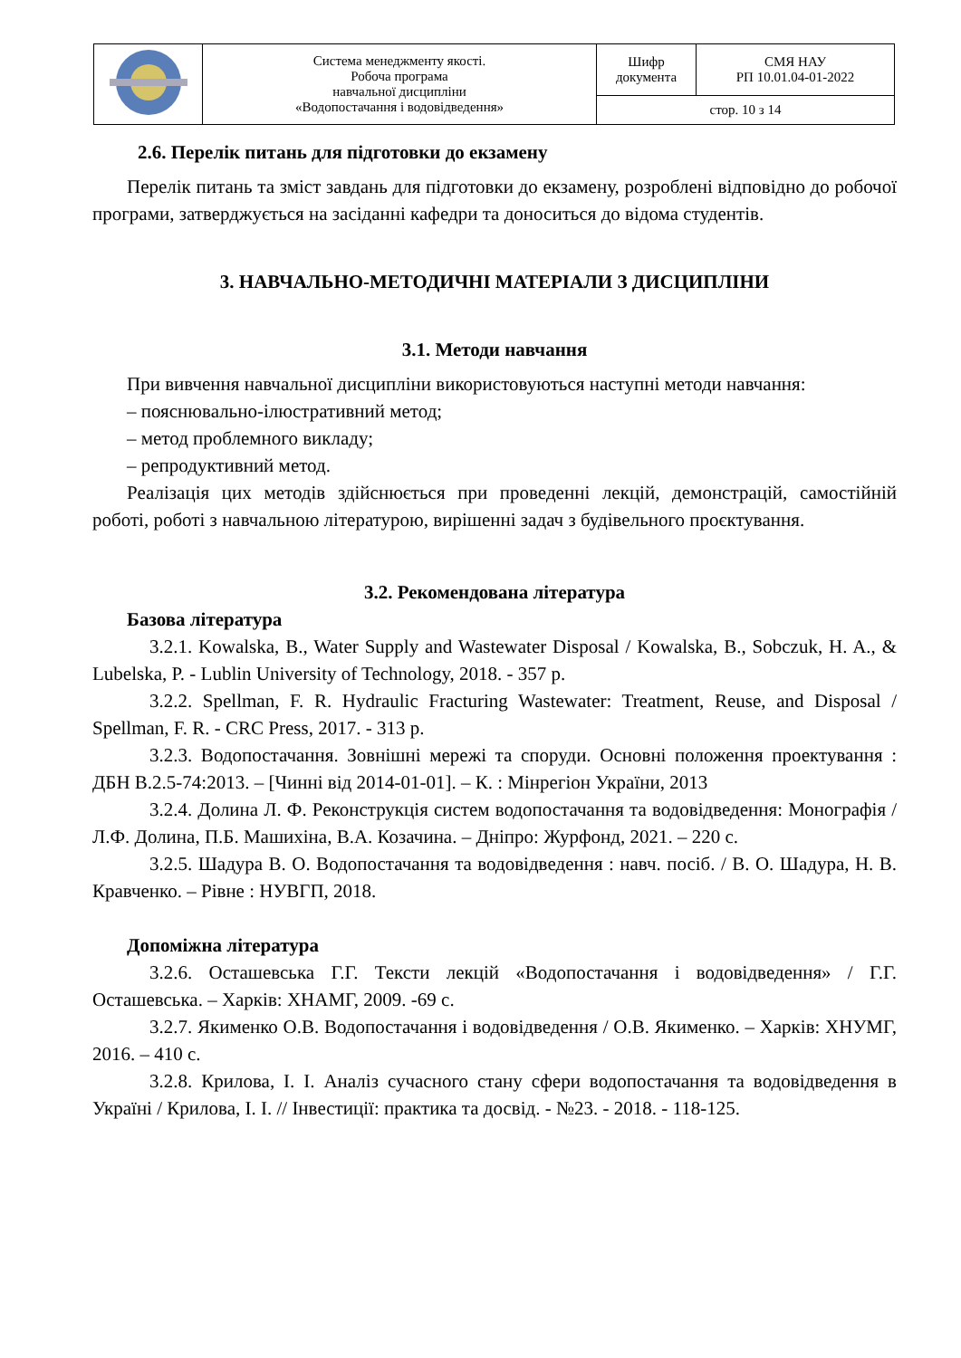| | Система менеджменту якості. Робоча програма навчальної дисципліни «Водопостачання і водовідведення» | Шифр документа | СМЯ НАУ РП 10.01.04-01-2022 |
| | | стор. 10 з 14 | |
2.6. Перелік питань для підготовки до екзамену
Перелік питань та зміст завдань для підготовки до екзамену, розроблені відповідно до робочої програми, затверджується на засіданні кафедри та доноситься до відома студентів.
3. НАВЧАЛЬНО-МЕТОДИЧНІ МАТЕРІАЛИ З ДИСЦИПЛІНИ
3.1. Методи навчання
При вивчення навчальної дисципліни використовуються наступні методи навчання:
– пояснювально-ілюстративний метод;
– метод проблемного викладу;
– репродуктивний метод.
Реалізація цих методів здійснюється при проведенні лекцій, демонстрацій, самостійній роботі, роботі з навчальною літературою, вирішенні задач з будівельного проєктування.
3.2. Рекомендована література
Базова література
3.2.1. Kowalska, B., Water Supply and Wastewater Disposal / Kowalska, B., Sobczuk, H. A., & Lubelska, P. - Lublin University of Technology, 2018. - 357 p.
3.2.2. Spellman, F. R. Hydraulic Fracturing Wastewater: Treatment, Reuse, and Disposal / Spellman, F. R. - CRC Press, 2017. - 313 p.
3.2.3. Водопостачання. Зовнішні мережі та споруди. Основні положення проектування : ДБН В.2.5-74:2013. – [Чинні від 2014-01-01]. – К. : Мінрегіон України, 2013
3.2.4. Долина Л. Ф. Реконструкція систем водопостачання та водовідведення: Монографія / Л.Ф. Долина, П.Б. Машихіна, В.А. Козачина. – Дніпро: Журфонд, 2021. – 220 с.
3.2.5. Шадура В. О. Водопостачання та водовідведення : навч. посіб. / В. О. Шадура, Н. В. Кравченко. – Рівне : НУВГП, 2018.
Допоміжна література
3.2.6. Осташевська Г.Г. Тексти лекцій «Водопостачання і водовідведення» / Г.Г. Осташевська. – Харків: ХНАМГ, 2009. -69 с.
3.2.7. Якименко О.В. Водопостачання і водовідведення / О.В. Якименко. – Харків: ХНУМГ, 2016. – 410 с.
3.2.8. Крилова, І. І. Аналіз сучасного стану сфери водопостачання та водовідведення в Україні / Крилова, І. І. // Інвестиції: практика та досвід. - №23. - 2018. - 118-125.